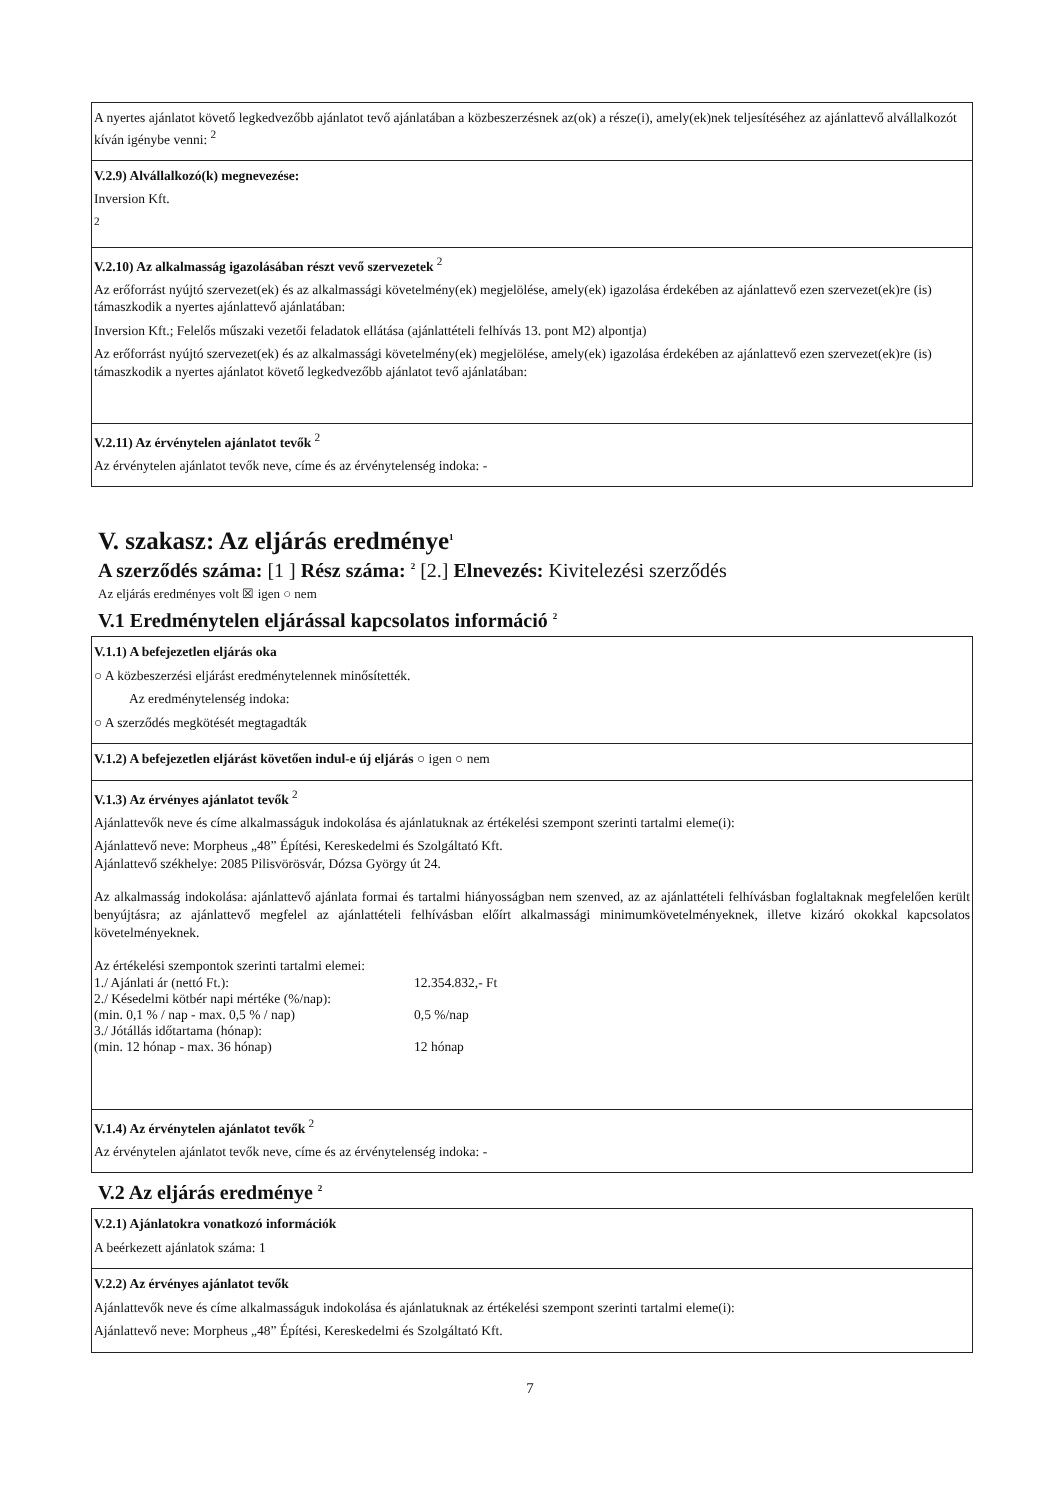A nyertes ajánlatot követő legkedvezőbb ajánlatot tevő ajánlatában a közbeszerzésnek az(ok) a része(i), amely(ek)nek teljesítéséhez az ajánlattevő alvállalkozót kíván igénybe venni: <sup>2</sup>
V.2.9) Alvállalkozó(k) megnevezése:
Inversion Kft.
<sup>2</sup>
V.2.10) Az alkalmasság igazolásában részt vevő szervezetek <sup>2</sup>
Az erőforrást nyújtó szervezet(ek) és az alkalmassági követelmény(ek) megjelölése, amely(ek) igazolása érdekében az ajánlattevő ezen szervezet(ek)re (is) támaszkodik a nyertes ajánlattevő ajánlatában:
Inversion Kft.; Felelős műszaki vezetői feladatok ellátása (ajánlattételi felhívás 13. pont M2) alpontja)
Az erőforrást nyújtó szervezet(ek) és az alkalmassági követelmény(ek) megjelölése, amely(ek) igazolása érdekében az ajánlattevő ezen szervezet(ek)re (is) támaszkodik a nyertes ajánlatot követő legkedvezőbb ajánlatot tevő ajánlatában:
V.2.11) Az érvénytelen ajánlatot tevők <sup>2</sup>
Az érvénytelen ajánlatot tevők neve, címe és az érvénytelenség indoka: -
V. szakasz: Az eljárás eredménye<sup>1</sup>
A szerződés száma: [1 ] Rész száma: <sup>2</sup> [2.] Elnevezés: Kivitelezési szerződés
Az eljárás eredményes volt ☒ igen ○ nem
V.1 Eredménytelen eljárással kapcsolatos információ <sup>2</sup>
V.1.1) A befejezetlen eljárás oka
○ A közbeszerzési eljárást eredménytelennek minősítették.
Az eredménytelenség indoka:
○ A szerződés megkötését megtagadták
V.1.2) A befejezetlen eljárást követően indul-e új eljárás ○ igen ○ nem
V.1.3) Az érvényes ajánlatot tevők <sup>2</sup>
Ajánlattevők neve és címe alkalmasságuk indokolása és ajánlatuknak az értékelési szempont szerinti tartalmi eleme(i):
Ajánlattevő neve: Morpheus „48” Építési, Kereskedelmi és Szolgáltató Kft.
Ajánlattevő székhelye: 2085 Pilisvörösvár, Dózsa György út 24.
Az alkalmasság indokolása: ajánlattevő ajánlata formai és tartalmi hiányosságban nem szenved, az az ajánlattételi felhívásban foglaltaknak megfelelően került benyújtásra; az ajánlattevő megfelel az ajánlattételi felhívásban előírt alkalmassági minimumkövetelményeknek, illetve kizáró okokkal kapcsolatos követelményeknek.
Az értékelési szempontok szerinti tartalmi elemei:
| 1./ Ajánlati ár (nettó Ft.): | 12.354.832,- Ft |
| 2./ Késedelmi kötbér napi mértéke (%/nap): | |
| (min. 0,1 % / nap - max. 0,5 % / nap) | 0,5 %/nap |
| 3./ Jótállás időtartama (hónap): | |
| (min. 12 hónap - max. 36 hónap) | 12 hónap |
V.1.4) Az érvénytelen ajánlatot tevők <sup>2</sup>
Az érvénytelen ajánlatot tevők neve, címe és az érvénytelenség indoka: -
V.2 Az eljárás eredménye <sup>2</sup>
V.2.1) Ajánlatokra vonatkozó információk
A beérkezett ajánlatok száma: 1
V.2.2) Az érvényes ajánlatot tevők
Ajánlattevők neve és címe alkalmasságuk indokolása és ajánlatuknak az értékelési szempont szerinti tartalmi eleme(i):
Ajánlattevő neve: Morpheus „48” Építési, Kereskedelmi és Szolgáltató Kft.
7